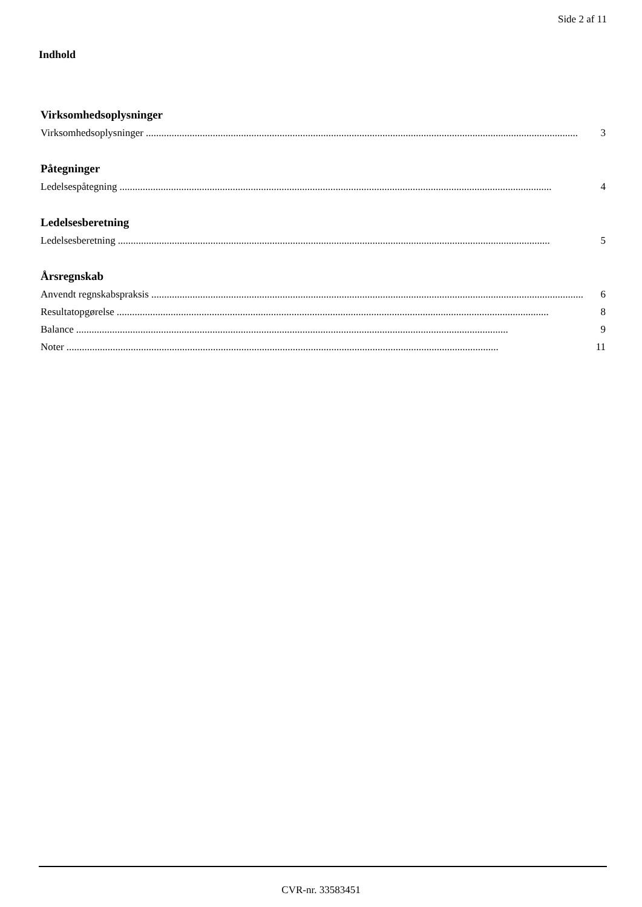Side 2 af 11
Indhold
Virksomhedsoplysninger
Virksomhedsoplysninger........................................................................................................................................................................ 3
Påtegninger
Ledelsespåtegning........................................................................................................................................................................ 4
Ledelsesberetning
Ledelsesberetning........................................................................................................................................................................ 5
Årsregnskab
Anvendt regnskabspraksis........................................................................................................................................................................ 6
Resultatopgørelse........................................................................................................................................................................ 8
Balance........................................................................................................................................................................ 9
Noter........................................................................................................................................................................ 11
CVR-nr. 33583451